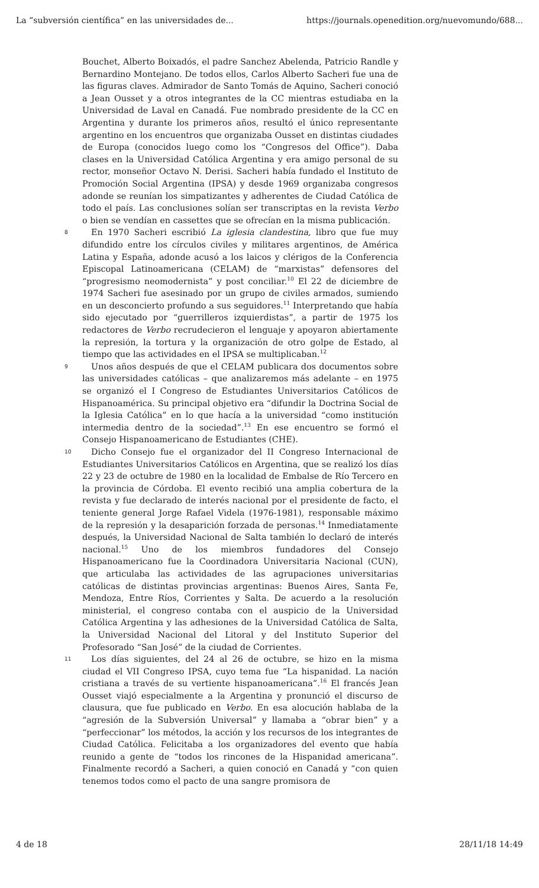La “subversión científica” en las universidades de... https://journals.openedition.org/nuevomundo/688...
Bouchet, Alberto Boixadós, el padre Sanchez Abelenda, Patricio Randle y Bernardino Montejano. De todos ellos, Carlos Alberto Sacheri fue una de las figuras claves. Admirador de Santo Tomás de Aquino, Sacheri conoció a Jean Ousset y a otros integrantes de la CC mientras estudiaba en la Universidad de Laval en Canadá. Fue nombrado presidente de la CC en Argentina y durante los primeros años, resultó el único representante argentino en los encuentros que organizaba Ousset en distintas ciudades de Europa (conocidos luego como los “Congresos del Office”). Daba clases en la Universidad Católica Argentina y era amigo personal de su rector, monseñor Octavo N. Derisi. Sacheri había fundado el Instituto de Promoción Social Argentina (IPSA) y desde 1969 organizaba congresos adonde se reunían los simpatizantes y adherentes de Ciudad Católica de todo el país. Las conclusiones solían ser transcriptas en la revista Verbo o bien se vendían en cassettes que se ofrecían en la misma publicación.
8
En 1970 Sacheri escribió La iglesia clandestina, libro que fue muy difundido entre los círculos civiles y militares argentinos, de América Latina y España, adonde acusó a los laicos y clérigos de la Conferencia Episcopal Latinoamericana (CELAM) de “marxistas” defensores del “progresismo neomodernista” y post conciliar.<sup>10</sup> El 22 de diciembre de 1974 Sacheri fue asesinado por un grupo de civiles armados, sumiendo en un desconcierto profundo a sus seguidores.<sup>11</sup> Interpretando que había sido ejecutado por “guerrilleros izquierdistas”, a partir de 1975 los redactores de Verbo recrudecieron el lenguaje y apoyaron abiertamente la represión, la tortura y la organización de otro golpe de Estado, al tiempo que las actividades en el IPSA se multiplicaban.<sup>12</sup>
9
Unos años después de que el CELAM publicara dos documentos sobre las universidades católicas – que analizaremos más adelante – en 1975 se organizó el I Congreso de Estudiantes Universitarios Católicos de Hispanoamérica. Su principal objetivo era “difundir la Doctrina Social de la Iglesia Católica” en lo que hacía a la universidad “como institución intermedia dentro de la sociedad”.<sup>13</sup> En ese encuentro se formó el Consejo Hispanoamericano de Estudiantes (CHE).
10
Dicho Consejo fue el organizador del II Congreso Internacional de Estudiantes Universitarios Católicos en Argentina, que se realizó los días 22 y 23 de octubre de 1980 en la localidad de Embalse de Río Tercero en la provincia de Córdoba. El evento recibió una amplia cobertura de la revista y fue declarado de interés nacional por el presidente de facto, el teniente general Jorge Rafael Videla (1976-1981), responsable máximo de la represión y la desaparición forzada de personas.<sup>14</sup> Inmediatamente después, la Universidad Nacional de Salta también lo declaró de interés nacional.<sup>15</sup> Uno de los miembros fundadores del Consejo Hispanoamericano fue la Coordinadora Universitaria Nacional (CUN), que articulaba las actividades de las agrupaciones universitarias católicas de distintas provincias argentinas: Buenos Aires, Santa Fe, Mendoza, Entre Ríos, Corrientes y Salta. De acuerdo a la resolución ministerial, el congreso contaba con el auspicio de la Universidad Católica Argentina y las adhesiones de la Universidad Católica de Salta, la Universidad Nacional del Litoral y del Instituto Superior del Profesorado “San José” de la ciudad de Corrientes.
11
Los días siguientes, del 24 al 26 de octubre, se hizo en la misma ciudad el VII Congreso IPSA, cuyo tema fue “La hispanidad. La nación cristiana a través de su vertiente hispanoamericana”.<sup>16</sup> El francés Jean Ousset viajó especialmente a la Argentina y pronunció el discurso de clausura, que fue publicado en Verbo. En esa alocución hablaba de la “agresión de la Subversión Universal” y llamaba a “obrar bien” y a “perfeccionar” los métodos, la acción y los recursos de los integrantes de Ciudad Católica. Felicitaba a los organizadores del evento que había reunido a gente de “todos los rincones de la Hispanidad americana”. Finalmente recordó a Sacheri, a quien conoció en Canadá y “con quien tenemos todos como el pacto de una sangre promisora de
4 de 18 28/11/18 14:49